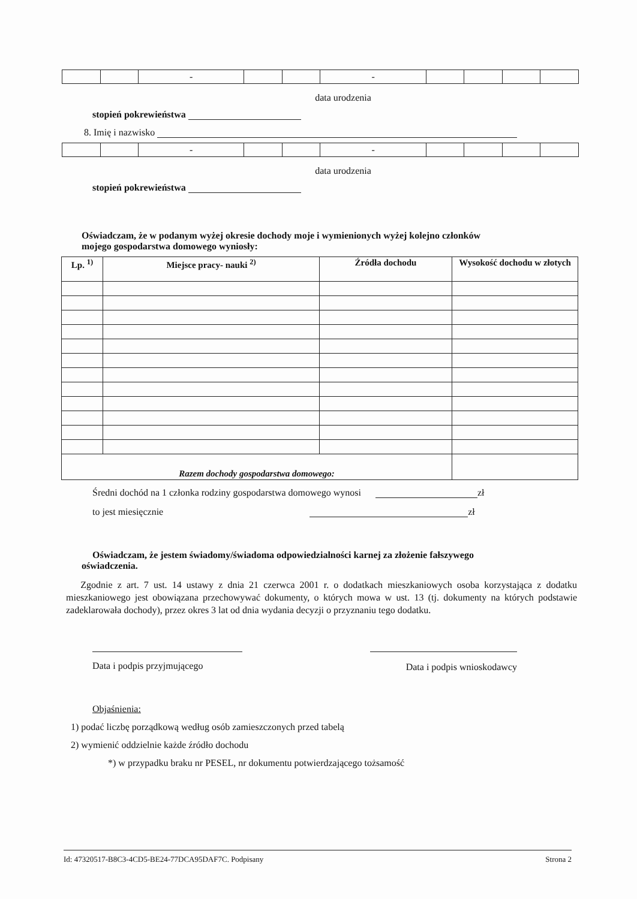| | | - | | | - | | | | |
data urodzenia
stopień pokrewieństwa
8. Imię i nazwisko
| | | - | | | - | | | | |
data urodzenia
stopień pokrewieństwa
Oświadczam, że w podanym wyżej okresie dochody moje i wymienionych wyżej kolejno członków
mojego gospodarstwa domowego wyniosły:
| Lp. <sup>1)</sup> | Miejsce pracy- nauki <sup>2)</sup> | Źródła dochodu | Wysokość dochodu w złotych |
| --- | --- | --- | --- |
| Razem dochody gospodarstwa domowego: | | | |
Średni dochód na 1 członka rodziny gospodarstwa domowego wynosi zł
to jest miesięcznie zł
Oświadczam, że jestem świadomy/świadoma odpowiedzialności karnej za złożenie fałszywego
oświadczenia.
Zgodnie z art. 7 ust. 14 ustawy z dnia 21 czerwca 2001 r. o dodatkach mieszkaniowych osoba korzystająca z dodatku mieszkaniowego jest obowiązana przechowywać dokumenty, o których mowa w ust. 13 (tj. dokumenty na których podstawie zadeklarowała dochody), przez okres 3 lat od dnia wydania decyzji o przyznaniu tego dodatku.
Data i podpis przyjmującego Data i podpis wnioskodawcy
Objaśnienia:
1) podać liczbę porządkową według osób zamieszczonych przed tabelą
2) wymienić oddzielnie każde źródło dochodu
*) w przypadku braku nr PESEL, nr dokumentu potwierdzającego tożsamość
Id: 47320517-B8C3-4CD5-BE24-77DCA95DAF7C. Podpisany Strona 2